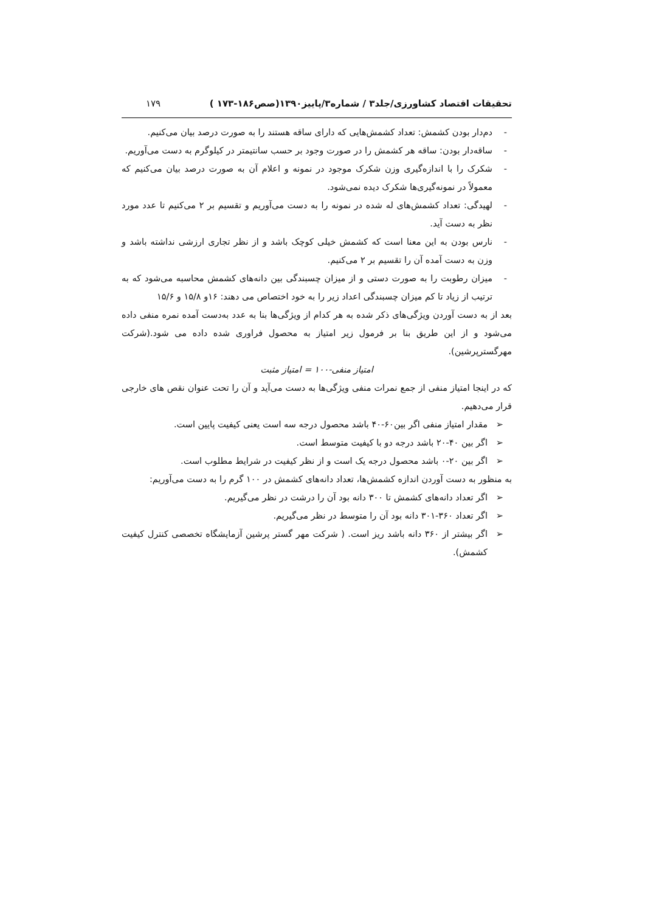تحقیقات اقتصاد کشاورزی/جلد۳ / شماره۳/پاییز۱۳۹۰(صص۱۸۶-۱۷۳ ) ۱۷۹
- دم‌دار بودن کشمش: تعداد کشمش‌هایی که دارای ساقه هستند را به صورت درصد بیان می‌کنیم.
- ساقه‌دار بودن: ساقه هر کشمش را در صورت وجود بر حسب سانتیمتر در کیلوگرم به دست می‌آوریم.
- شکرک را با اندازه‌گیری وزن شکرک موجود در نمونه و اعلام آن به صورت درصد بیان می‌کنیم که معمولاً در نمونه‌گیری‌ها شکرک دیده نمی‌شود.
- لهیدگی: تعداد کشمش‌های له شده در نمونه را به دست می‌آوریم و تقسیم بر ۲ می‌کنیم تا عدد مورد نظر به دست آید.
- نارس بودن به این معنا است که کشمش خیلی کوچک باشد و از نظر تجاری ارزشی نداشته باشد و وزن به دست آمده آن را تقسیم بر ۲ می‌کنیم.
- میزان رطوبت را به صورت دستی و از میزان چسبندگی بین دانه‌های کشمش محاسبه می‌شود که به ترتیب از زیاد تا کم میزان چسبندگی اعداد زیر را به خود اختصاص می دهند: ۱۶و ۱۵/۸ و ۱۵/۶
بعد از به دست آوردن ویژگی‌های ذکر شده به هر کدام از ویژگی‌ها بنا به عدد به‌دست آمده نمره منفی داده می‌شود و از این طریق بنا بر فرمول زیر امتیاز به محصول فراوری شده داده می شود.(شرکت مهرگسترپرشین).
امتیاز منفی-۱۰۰ = امتیاز مثبت
که در اینجا امتیاز منفی از جمع نمرات منفی ویژگی‌ها به دست می‌آید و آن را تحت عنوان نقص های خارجی قرار می‌دهیم.
➢ مقدار امتیاز منفی اگر بین۶۰-۴۰ باشد محصول درجه سه است یعنی کیفیت پایین است.
➢ اگر بین ۴۰-۲۰ باشد درجه دو با کیفیت متوسط است.
➢ اگر بین ۲۰-۰ باشد محصول درجه یک است و از نظر کیفیت در شرایط مطلوب است.
به منظور به دست آوردن اندازه کشمش‌ها، تعداد دانه‌های کشمش در ۱۰۰ گرم را به دست می‌آوریم:
➢ اگر تعداد دانه‌های کشمش تا ۳۰۰ دانه بود آن را درشت در نظر می‌گیریم.
➢ اگر تعداد ۳۶۰-۳۰۱ دانه بود آن را متوسط در نظر می‌گیریم.
➢ اگر بیشتر از ۳۶۰ دانه باشد ریز است. ( شرکت مهر گستر پرشین آزمایشگاه تخصصی کنترل کیفیت کشمش).